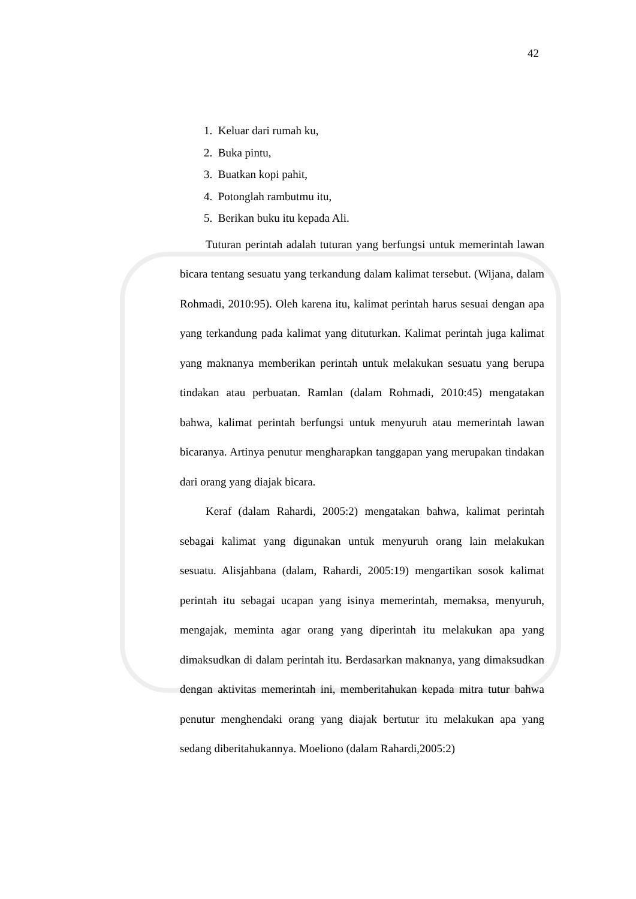42
1. Keluar dari rumah ku,
2. Buka pintu,
3. Buatkan kopi pahit,
4. Potonglah rambutmu itu,
5. Berikan buku itu kepada Ali.
Tuturan perintah adalah tuturan yang berfungsi untuk memerintah lawan bicara tentang sesuatu yang terkandung dalam kalimat tersebut. (Wijana, dalam Rohmadi, 2010:95). Oleh karena itu, kalimat perintah harus sesuai dengan apa yang terkandung pada kalimat yang dituturkan. Kalimat perintah juga kalimat yang maknanya memberikan perintah untuk melakukan sesuatu yang berupa tindakan atau perbuatan. Ramlan (dalam Rohmadi, 2010:45) mengatakan bahwa, kalimat perintah berfungsi untuk menyuruh atau memerintah lawan bicaranya. Artinya penutur mengharapkan tanggapan yang merupakan tindakan dari orang yang diajak bicara.
Keraf (dalam Rahardi, 2005:2) mengatakan bahwa, kalimat perintah sebagai kalimat yang digunakan untuk menyuruh orang lain melakukan sesuatu. Alisjahbana (dalam, Rahardi, 2005:19) mengartikan sosok kalimat perintah itu sebagai ucapan yang isinya memerintah, memaksa, menyuruh, mengajak, meminta agar orang yang diperintah itu melakukan apa yang dimaksudkan di dalam perintah itu. Berdasarkan maknanya, yang dimaksudkan dengan aktivitas memerintah ini, memberitahukan kepada mitra tutur bahwa penutur menghendaki orang yang diajak bertutur itu melakukan apa yang sedang diberitahukannya. Moeliono (dalam Rahardi,2005:2)